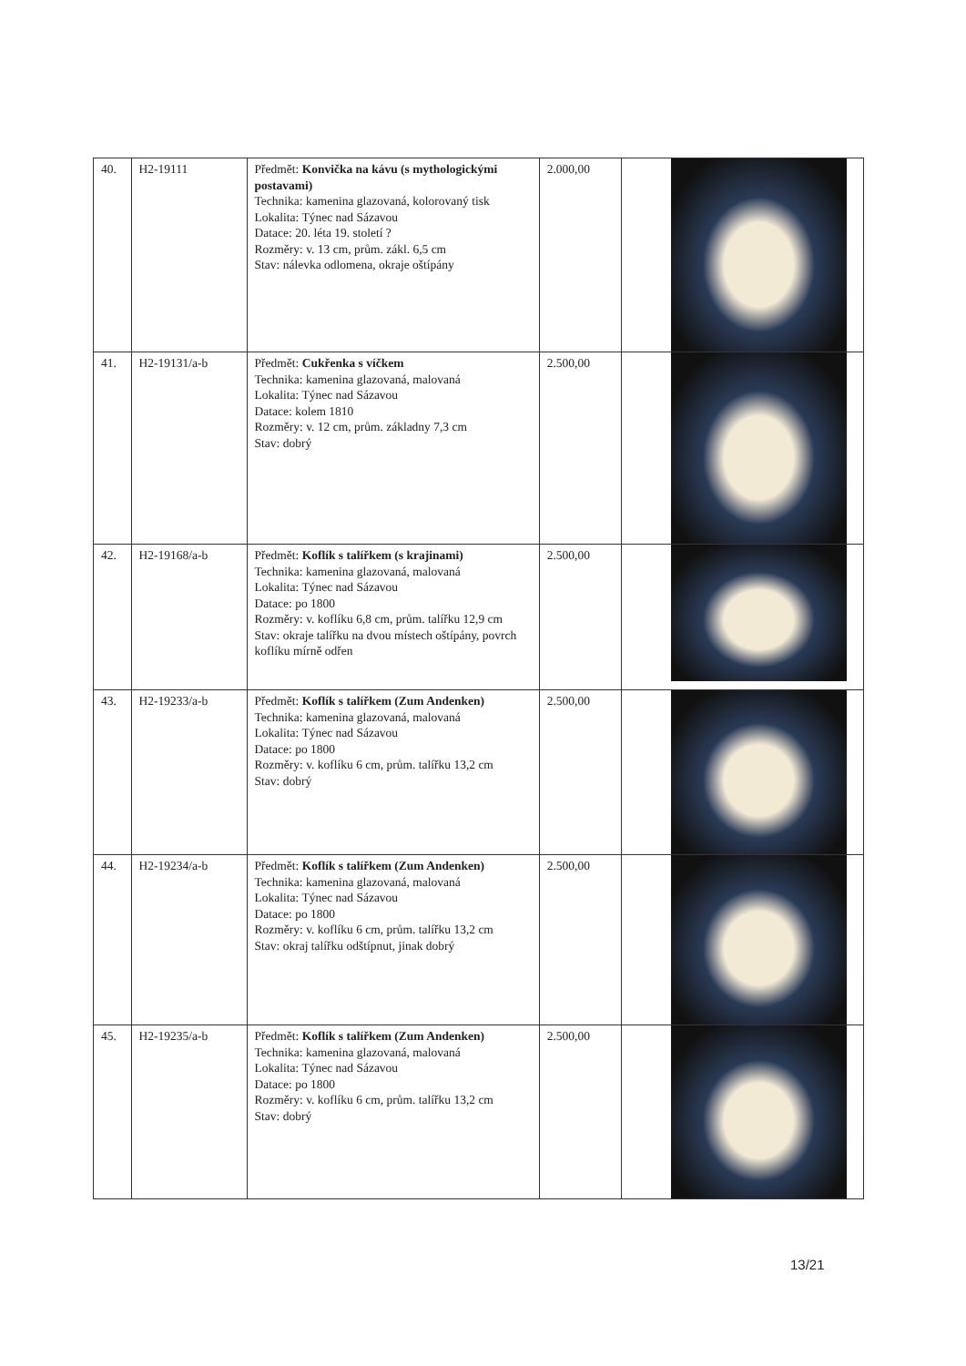| 40. | H2-19111 | Předmět: Konvička na kávu (s mythologickými postavami) Technika: kamenina glazovaná, kolorovaný tisk Lokalita: Týnec nad Sázavou Datace: 20. léta 19. století ? Rozměry: v. 13 cm, prům. zákl. 6,5 cm Stav: nálevka odlomena, okraje oštípány | 2.000,00 | |
| 41. | H2-19131/a-b | Předmět: Cukřenka s víčkem Technika: kamenina glazovaná, malovaná Lokalita: Týnec nad Sázavou Datace: kolem 1810 Rozměry: v. 12 cm, prům. základny 7,3 cm Stav: dobrý | 2.500,00 | |
| 42. | H2-19168/a-b | Předmět: Koflík s talířkem (s krajinami) Technika: kamenina glazovaná, malovaná Lokalita: Týnec nad Sázavou Datace: po 1800 Rozměry: v. koflíku 6,8 cm, prům. talířku 12,9 cm Stav: okraje talířku na dvou místech oštípány, povrch koflíku mírně odřen | 2.500,00 | |
| 43. | H2-19233/a-b | Předmět: Koflík s talířkem (Zum Andenken) Technika: kamenina glazovaná, malovaná Lokalita: Týnec nad Sázavou Datace: po 1800 Rozměry: v. koflíku 6 cm, prům. talířku 13,2 cm Stav: dobrý | 2.500,00 | |
| 44. | H2-19234/a-b | Předmět: Koflík s talířkem (Zum Andenken) Technika: kamenina glazovaná, malovaná Lokalita: Týnec nad Sázavou Datace: po 1800 Rozměry: v. koflíku 6 cm, prům. talířku 13,2 cm Stav: okraj talířku odštípnut, jinak dobrý | 2.500,00 | |
| 45. | H2-19235/a-b | Předmět: Koflík s talířkem (Zum Andenken) Technika: kamenina glazovaná, malovaná Lokalita: Týnec nad Sázavou Datace: po 1800 Rozměry: v. koflíku 6 cm, prům. talířku 13,2 cm Stav: dobrý | 2.500,00 | |
13/21